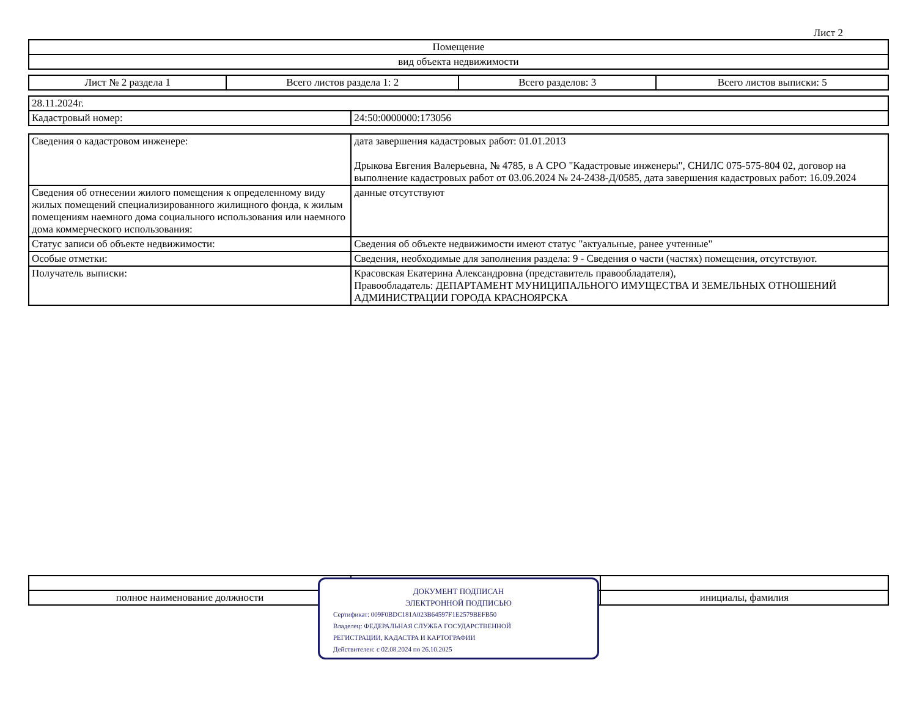Лист 2
| Помещение |
| вид объекта недвижимости |
| Лист № 2 раздела 1 | Всего листов раздела 1: 2 | Всего разделов: 3 | Всего листов выписки: 5 |
| 28.11.2024г. | |
| Кадастровый номер: | 24:50:0000000:173056 |
| Сведения о кадастровом инженере: | дата завершения кадастровых работ: 01.01.2013 Дрыкова Евгения Валерьевна, № 4785, в А СРО "Кадастровые инженеры", СНИЛС 075-575-804 02, договор на выполнение кадастровых работ от 03.06.2024 № 24-2438-Д/0585, дата завершения кадастровых работ: 16.09.2024 |
| Сведения об отнесении жилого помещения к определенному виду жилых помещений специализированного жилищного фонда, к жилым помещениям наемного дома социального использования или наемного дома коммерческого использования: | данные отсутствуют |
| Статус записи об объекте недвижимости: | Сведения об объекте недвижимости имеют статус "актуальные, ранее учтенные" |
| Особые отметки: | Сведения, необходимые для заполнения раздела: 9 - Сведения о части (частях) помещения, отсутствуют. |
| Получатель выписки: | Красовская Екатерина Александровна (представитель правообладателя), Правообладатель: ДЕПАРТАМЕНТ МУНИЦИПАЛЬНОГО ИМУЩЕСТВА И ЗЕМЕЛЬНЫХ ОТНОШЕНИЙ АДМИНИСТРАЦИИ ГОРОДА КРАСНОЯРСКА |
| полное наименование должности | | инициалы, фамилия |
ДОКУМЕНТ ПОДПИСАН
ЭЛЕКТРОННОЙ ПОДПИСЬЮ
Сертификат: 009F0BDC181A023B64597F1E2579BEFB50
Владелец: ФЕДЕРАЛЬНАЯ СЛУЖБА ГОСУДАРСТВЕННОЙ
РЕГИСТРАЦИИ, КАДАСТРА И КАРТОГРАФИИ
Действителен: с 02.08.2024 по 26.10.2025